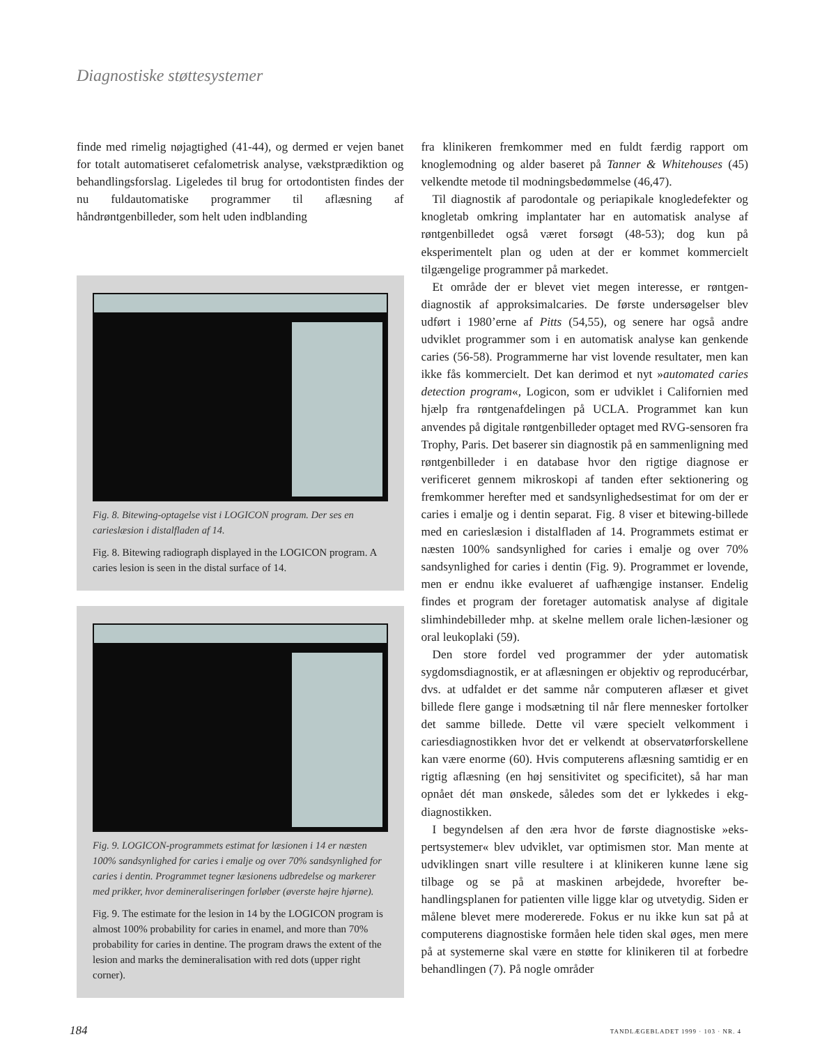Diagnostiske støttesystemer
finde med rimelig nøjagtighed (41-44), og dermed er vejen banet for totalt automatiseret cefalometrisk analyse, vækst­prædiktion og behandlingsforslag. Ligeledes til brug for orto­dontisten findes der nu fuldautomatiske programmer til af­læsning af håndrøntgenbilleder, som helt uden indblanding
Fig. 8. Bitewing-optagelse vist i LOGICON program. Der ses en carieslæsion i distalfladen af 14.
Fig. 8. Bitewing radiograph displayed in the LOGICON program. A caries lesion is seen in the distal surface of 14.
Fig. 9. LOGICON-programmets estimat for læsionen i 14 er næsten 100% sandsynlighed for caries i emalje og over 70% sandsynlighed for caries i dentin. Programmet tegner læsionens udbredelse og markerer med prikker, hvor demineraliseringen forløber (øverste højre hjørne).
Fig. 9. The estimate for the lesion in 14 by the LOGICON program is almost 100% probability for caries in enamel, and more than 70% probability for caries in dentine. The pro­gram draws the extent of the lesion and marks the demi­neralisation with red dots (upper right corner).
fra klinikeren fremkommer med en fuldt færdig rapport om knoglemodning og alder baseret på Tanner & Whitehouses (45) velkendte metode til modningsbedømmelse (46,47).
Til diagnostik af parodontale og periapikale knogledefek­ter og knogletab omkring implantater har en automatisk analyse af røntgenbilledet også været forsøgt (48-53); dog kun på eksperimentelt plan og uden at der er kommet kommer­cielt tilgængelige programmer på markedet.
Et område der er blevet viet megen interesse, er røntgen­diagnostik af approksimalcaries. De første undersøgelser blev udført i 1980’erne af Pitts (54,55), og senere har også andre udviklet programmer som i en automatisk analyse kan gen­kende caries (56-58). Programmerne har vist lovende resulta­ter, men kan ikke fås kommercielt. Det kan derimod et nyt »automated caries detection program«, Logicon, som er udviklet i Californien med hjælp fra røntgenafdelingen på UCLA. Pro­grammet kan kun anvendes på digitale røntgenbilleder op­taget med RVG-sensoren fra Trophy, Paris. Det baserer sin diagnostik på en sammenligning med røntgenbilleder i en database hvor den rigtige diagnose er verificeret gennem mikroskopi af tanden efter sektionering og fremkommer her­efter med et sandsynlighedsestimat for om der er caries i emalje og i dentin separat. Fig. 8 viser et bitewing-billede med en carieslæsion i distalfladen af 14. Programmets estimat er næsten 100% sandsynlighed for caries i emalje og over 70% sandsynlighed for caries i dentin (Fig. 9). Programmet er lovende, men er endnu ikke evalueret af uafhængige instan­ser. Endelig findes et program der foretager automatisk analy­se af digitale slimhindebilleder mhp. at skelne mellem orale lichen-læsioner og oral leukoplaki (59).
Den store fordel ved programmer der yder automatisk sygdomsdiagnostik, er at aflæsningen er objektiv og reprodu­cérbar, dvs. at udfaldet er det samme når computeren aflæser et givet billede flere gange i modsætning til når flere menne­sker fortolker det samme billede. Dette vil være specielt velkomment i cariesdiagnostikken hvor det er velkendt at observatørforskellene kan være enorme (60). Hvis compu­terens aflæsning samtidig er en rigtig aflæsning (en høj sensiti­vitet og specificitet), så har man opnået dét man ønskede, således som det er lykkedes i ekg-diagnostikken.
I begyndelsen af den æra hvor de første diagnostiske »eks­pertsystemer« blev udviklet, var optimismen stor. Man mente at udviklingen snart ville resultere i at klinikeren kunne læne sig tilbage og se på at maskinen arbejdede, hvorefter be­handlingsplanen for patienten ville ligge klar og utvetydig. Siden er målene blevet mere modererede. Fokus er nu ikke kun sat på at computerens diagnostiske formåen hele tiden skal øges, men mere på at systemerne skal være en støtte for klinikeren til at forbedre behandlingen (7). På nogle områder
184 TANDLÆGEBLADET 1999 · 103 · NR. 4